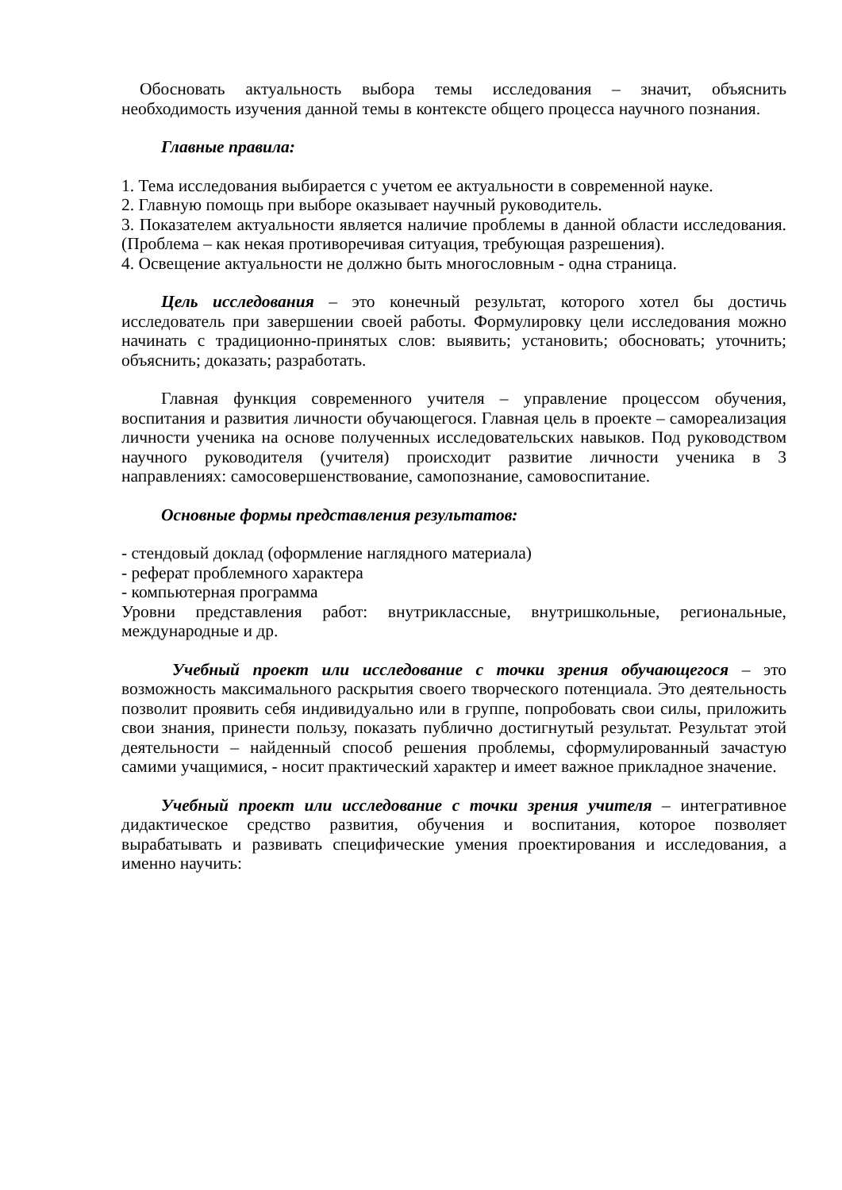Обосновать актуальность выбора темы исследования – значит, объяснить необходимость изучения данной темы в контексте общего процесса научного познания.
Главные правила:
1. Тема исследования выбирается с учетом ее актуальности в современной науке.
2. Главную помощь при выборе оказывает научный руководитель.
3. Показателем актуальности является наличие проблемы в данной области исследования. (Проблема – как некая противоречивая ситуация, требующая разрешения).
4. Освещение актуальности не должно быть многословным - одна страница.
Цель исследования – это конечный результат, которого хотел бы достичь исследователь при завершении своей работы. Формулировку цели исследования можно начинать с традиционно-принятых слов: выявить; установить; обосновать; уточнить; объяснить; доказать; разработать.
Главная функция современного учителя – управление процессом обучения, воспитания и развития личности обучающегося. Главная цель в проекте – самореализация личности ученика на основе полученных исследовательских навыков. Под руководством научного руководителя (учителя) происходит развитие личности ученика в 3 направлениях: самосовершенствование, самопознание, самовоспитание.
Основные формы представления результатов:
- стендовый доклад (оформление наглядного материала)
- реферат проблемного характера
- компьютерная программа
Уровни представления работ: внутриклассные, внутришкольные, региональные, международные и др.
Учебный проект или исследование с точки зрения обучающегося – это возможность максимального раскрытия своего творческого потенциала. Это деятельность позволит проявить себя индивидуально или в группе, попробовать свои силы, приложить свои знания, принести пользу, показать публично достигнутый результат. Результат этой деятельности – найденный способ решения проблемы, сформулированный зачастую самими учащимися, - носит практический характер и имеет важное прикладное значение.
Учебный проект или исследование с точки зрения учителя – интегративное дидактическое средство развития, обучения и воспитания, которое позволяет вырабатывать и развивать специфические умения проектирования и исследования, а именно научить: